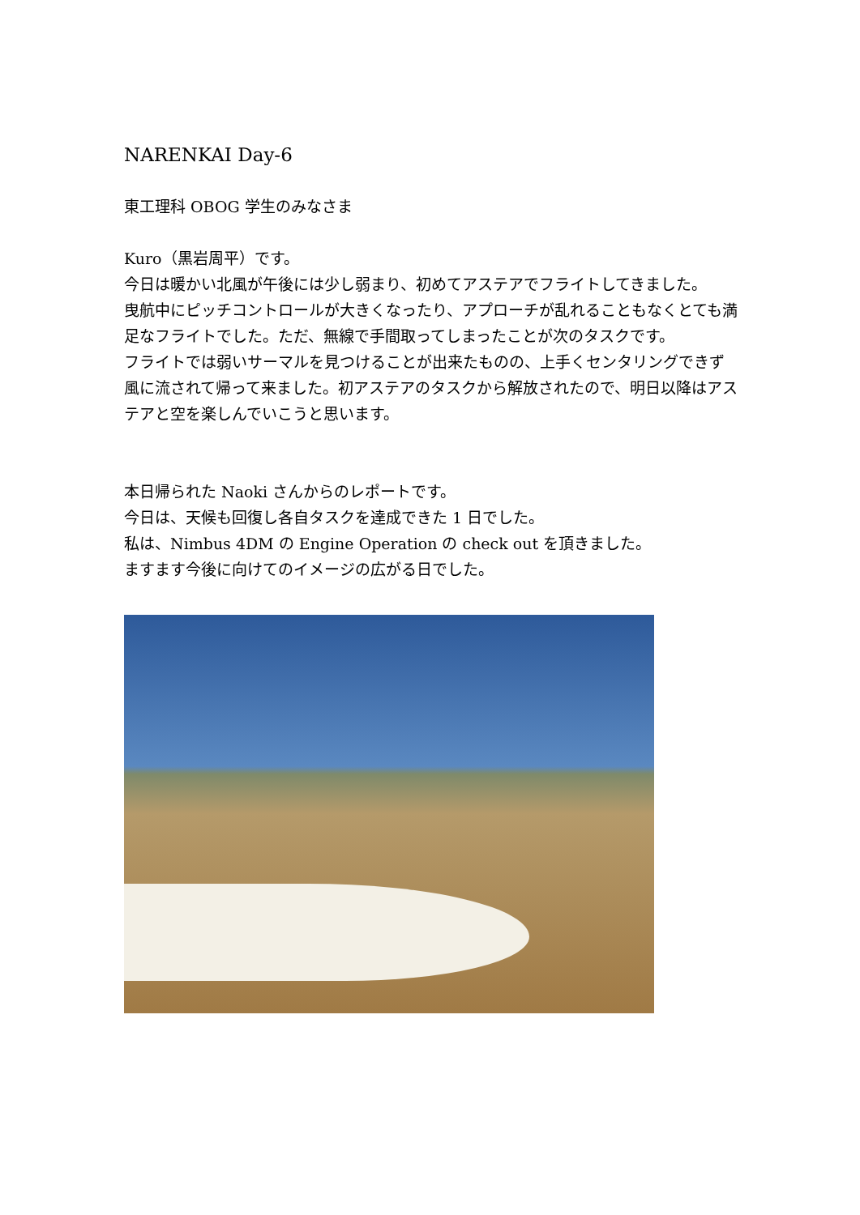NARENKAI Day-6
東工理科 OBOG 学生のみなさま
Kuro（黒岩周平）です。
今日は暖かい北風が午後には少し弱まり、初めてアステアでフライトしてきました。
曳航中にピッチコントロールが大きくなったり、アプローチが乱れることもなくとても満足なフライトでした。ただ、無線で手間取ってしまったことが次のタスクです。
フライトでは弱いサーマルを見つけることが出来たものの、上手くセンタリングできず風に流されて帰って来ました。初アステアのタスクから解放されたので、明日以降はアステアと空を楽しんでいこうと思います。
本日帰られた Naoki さんからのレポートです。
今日は、天候も回復し各自タスクを達成できた 1 日でした。
私は、Nimbus 4DM の Engine Operation の check out を頂きました。
ますます今後に向けてのイメージの広がる日でした。